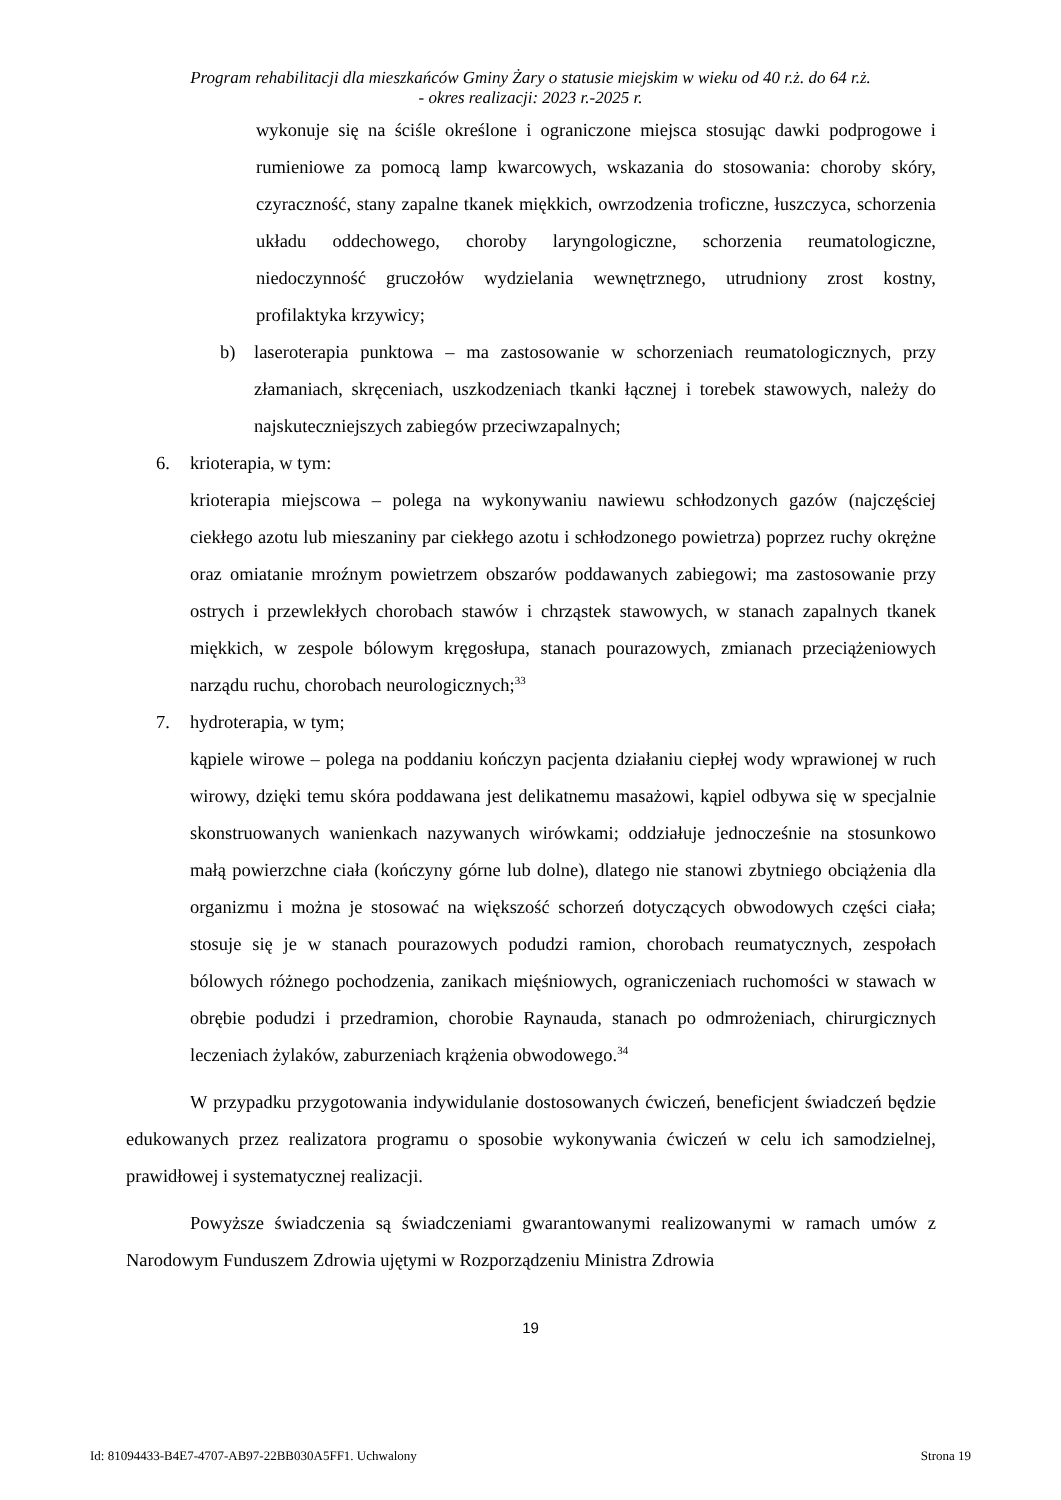Program rehabilitacji dla mieszkańców Gminy Żary o statusie miejskim w wieku od 40 r.ż. do 64 r.ż.
- okres realizacji: 2023 r.-2025 r.
wykonuje się na ściśle określone i ograniczone miejsca stosując dawki podprogowe i rumieniowe za pomocą lamp kwarcowych, wskazania do stosowania: choroby skóry, czyraczność, stany zapalne tkanek miękkich, owrzodzenia troficzne, łuszczyca, schorzenia układu oddechowego, choroby laryngologiczne, schorzenia reumatologiczne, niedoczynność gruczołów wydzielania wewnętrznego, utrudniony zrost kostny, profilaktyka krzywicy;
b) laseroterapia punktowa – ma zastosowanie w schorzeniach reumatologicznych, przy złamaniach, skręceniach, uszkodzeniach tkanki łącznej i torebek stawowych, należy do najskuteczniejszych zabiegów przeciwzapalnych;
6. krioterapia, w tym:
krioterapia miejscowa – polega na wykonywaniu nawiewu schłodzonych gazów (najczęściej ciekłego azotu lub mieszaniny par ciekłego azotu i schłodzonego powietrza) poprzez ruchy okrężne oraz omiatanie mroźnym powietrzem obszarów poddawanych zabiegowi; ma zastosowanie przy ostrych i przewlekłych chorobach stawów i chrząstek stawowych, w stanach zapalnych tkanek miękkich, w zespole bólowym kręgosłupa, stanach pourazowych, zmianach przeciążeniowych narządu ruchu, chorobach neurologicznych;<sup>33</sup>
7. hydroterapia, w tym;
kąpiele wirowe – polega na poddaniu kończyn pacjenta działaniu ciepłej wody wprawionej w ruch wirowy, dzięki temu skóra poddawana jest delikatnemu masażowi, kąpiel odbywa się w specjalnie skonstruowanych wanienkach nazywanych wirówkami; oddziałuje jednocześnie na stosunkowo małą powierzchne ciała (kończyny górne lub dolne), dlatego nie stanowi zbytniego obciążenia dla organizmu i można je stosować na większość schorzeń dotyczących obwodowych części ciała; stosuje się je w stanach pourazowych podudzi ramion, chorobach reumatycznych, zespołach bólowych różnego pochodzenia, zanikach mięśniowych, ograniczeniach ruchomości w stawach w obrębie podudzi i przedramion, chorobie Raynauda, stanach po odmrożeniach, chirurgicznych leczeniach żylaków, zaburzeniach krążenia obwodowego.<sup>34</sup>
W przypadku przygotowania indywidulanie dostosowanych ćwiczeń, beneficjent świadczeń będzie edukowanych przez realizatora programu o sposobie wykonywania ćwiczeń w celu ich samodzielnej, prawidłowej i systematycznej realizacji.
Powyższe świadczenia są świadczeniami gwarantowanymi realizowanymi w ramach umów z Narodowym Funduszem Zdrowia ujętymi w Rozporządzeniu Ministra Zdrowia
19
Id: 81094433-B4E7-4707-AB97-22BB030A5FF1. Uchwalony Strona 19